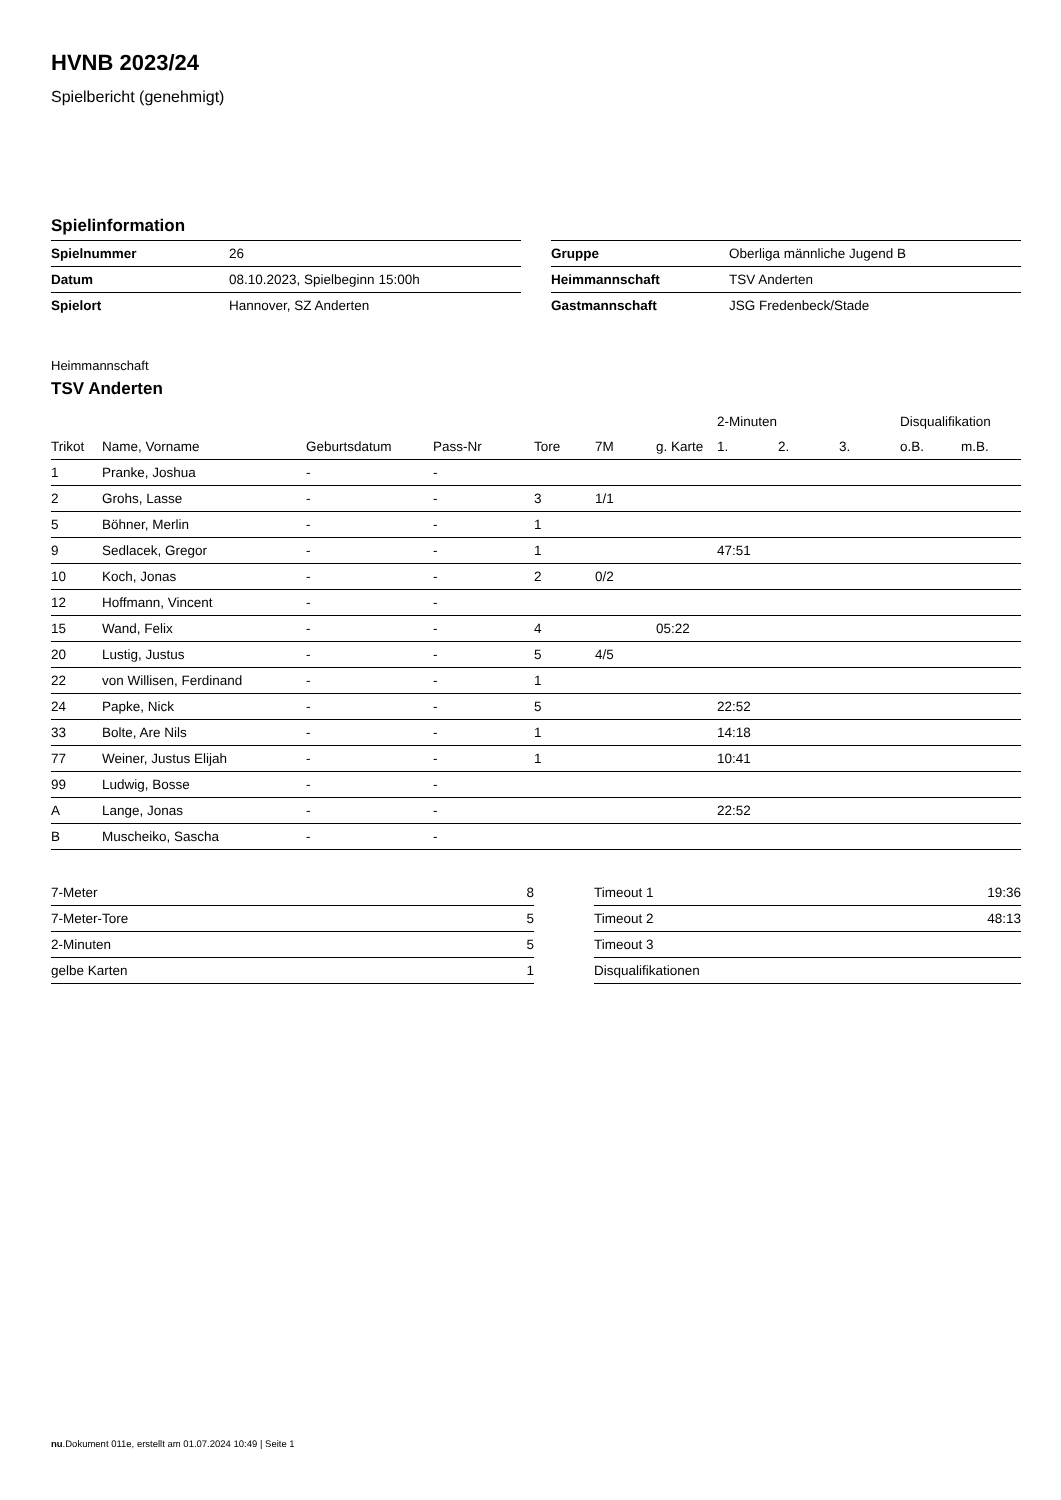HVNB 2023/24
Spielbericht (genehmigt)
Spielinformation
| Spielnummer | 26 |
| Datum | 08.10.2023, Spielbeginn 15:00h |
| Spielort | Hannover, SZ Anderten |
| Gruppe | Oberliga männliche Jugend B |
| Heimmannschaft | TSV Anderten |
| Gastmannschaft | JSG Fredenbeck/Stade |
Heimmannschaft
TSV Anderten
| | | | | | | | 2-Minuten | | | Disqualifikation | |
| --- | --- | --- | --- | --- | --- | --- | --- | --- | --- | --- | --- |
| Trikot | Name, Vorname | Geburtsdatum | Pass-Nr | Tore | 7M | g. Karte | 1. | 2. | 3. | o.B. | m.B. |
| 1 | Pranke, Joshua | - | - | | | | | | | | |
| 2 | Grohs, Lasse | - | - | 3 | 1/1 | | | | | | |
| 5 | Böhner, Merlin | - | - | 1 | | | | | | | |
| 9 | Sedlacek, Gregor | - | - | 1 | | | 47:51 | | | | |
| 10 | Koch, Jonas | - | - | 2 | 0/2 | | | | | | |
| 12 | Hoffmann, Vincent | - | - | | | | | | | | |
| 15 | Wand, Felix | - | - | 4 | | 05:22 | | | | | |
| 20 | Lustig, Justus | - | - | 5 | 4/5 | | | | | | |
| 22 | von Willisen, Ferdinand | - | - | 1 | | | | | | | |
| 24 | Papke, Nick | - | - | 5 | | | 22:52 | | | | |
| 33 | Bolte, Are Nils | - | - | 1 | | | 14:18 | | | | |
| 77 | Weiner, Justus Elijah | - | - | 1 | | | 10:41 | | | | |
| 99 | Ludwig, Bosse | - | - | | | | | | | | |
| A | Lange, Jonas | - | - | | | | 22:52 | | | | |
| B | Muscheiko, Sascha | - | - | | | | | | | | |
| 7-Meter | 8 |
| 7-Meter-Tore | 5 |
| 2-Minuten | 5 |
| gelbe Karten | 1 |
| Timeout 1 | 19:36 |
| Timeout 2 | 48:13 |
| Timeout 3 | |
| Disqualifikationen | |
nu.Dokument 011e, erstellt am 01.07.2024 10:49 | Seite 1